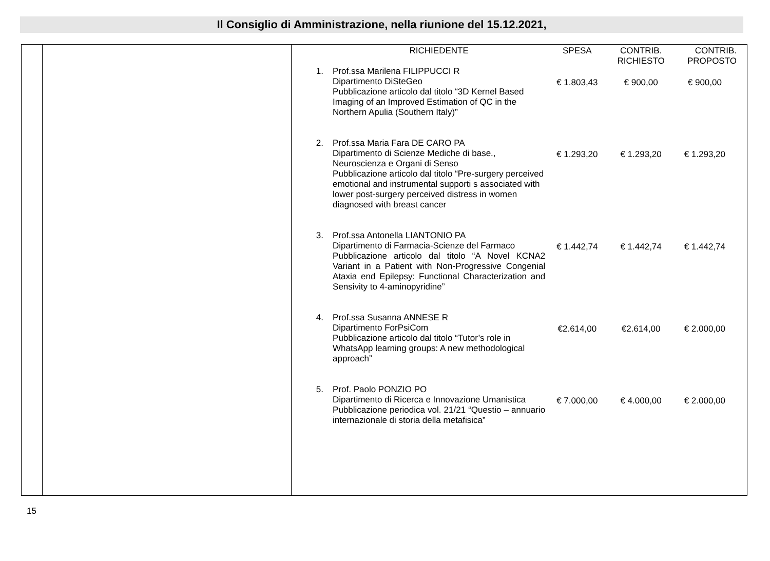Il Consiglio di Amministrazione, nella riunione del 15.12.2021,
| | | / / RICHIEDENTE / SPESA / CONTRIB. RICHIESTO / CONTRIB. PROPOSTO / / --- / --- / --- / --- / --- / / 1. / Prof.ssa Marilena FILIPPUCCI R Dipartimento DiSteGeo Pubblicazione articolo dal titolo “3D Kernel Based Imaging of an Improved Estimation of QC in the Northern Apulia (Southern Italy)” / € 1.803,43 / € 900,00 / € 900,00 / / 2. / Prof.ssa Maria Fara DE CARO PA Dipartimento di Scienze Mediche di base., Neuroscienza e Organi di Senso Pubblicazione articolo dal titolo “Pre-surgery perceived emotional and instrumental supporti s associated with lower post-surgery perceived distress in women diagnosed with breast cancer / € 1.293,20 / € 1.293,20 / € 1.293,20 / / 3. / Prof.ssa Antonella LIANTONIO PA Dipartimento di Farmacia-Scienze del Farmaco Pubblicazione articolo dal titolo “A Novel KCNA2 Variant in a Patient with Non-Progressive Congenial Ataxia end Epilepsy: Functional Characterization and Sensivity to 4-aminopyridine” / € 1.442,74 / € 1.442,74 / € 1.442,74 / / 4. / Prof.ssa Susanna ANNESE R Dipartimento ForPsiCom Pubblicazione articolo dal titolo “Tutor’s role in WhatsApp learning groups: A new methodological approach” / €2.614,00 / €2.614,00 / € 2.000,00 / / 5. / Prof. Paolo PONZIO PO Dipartimento di Ricerca e Innovazione Umanistica Pubblicazione periodica vol. 21/21 “Questio – annuario internazionale di storia della metafisica” / € 7.000,00 / € 4.000,00 / € 2.000,00 / |
15